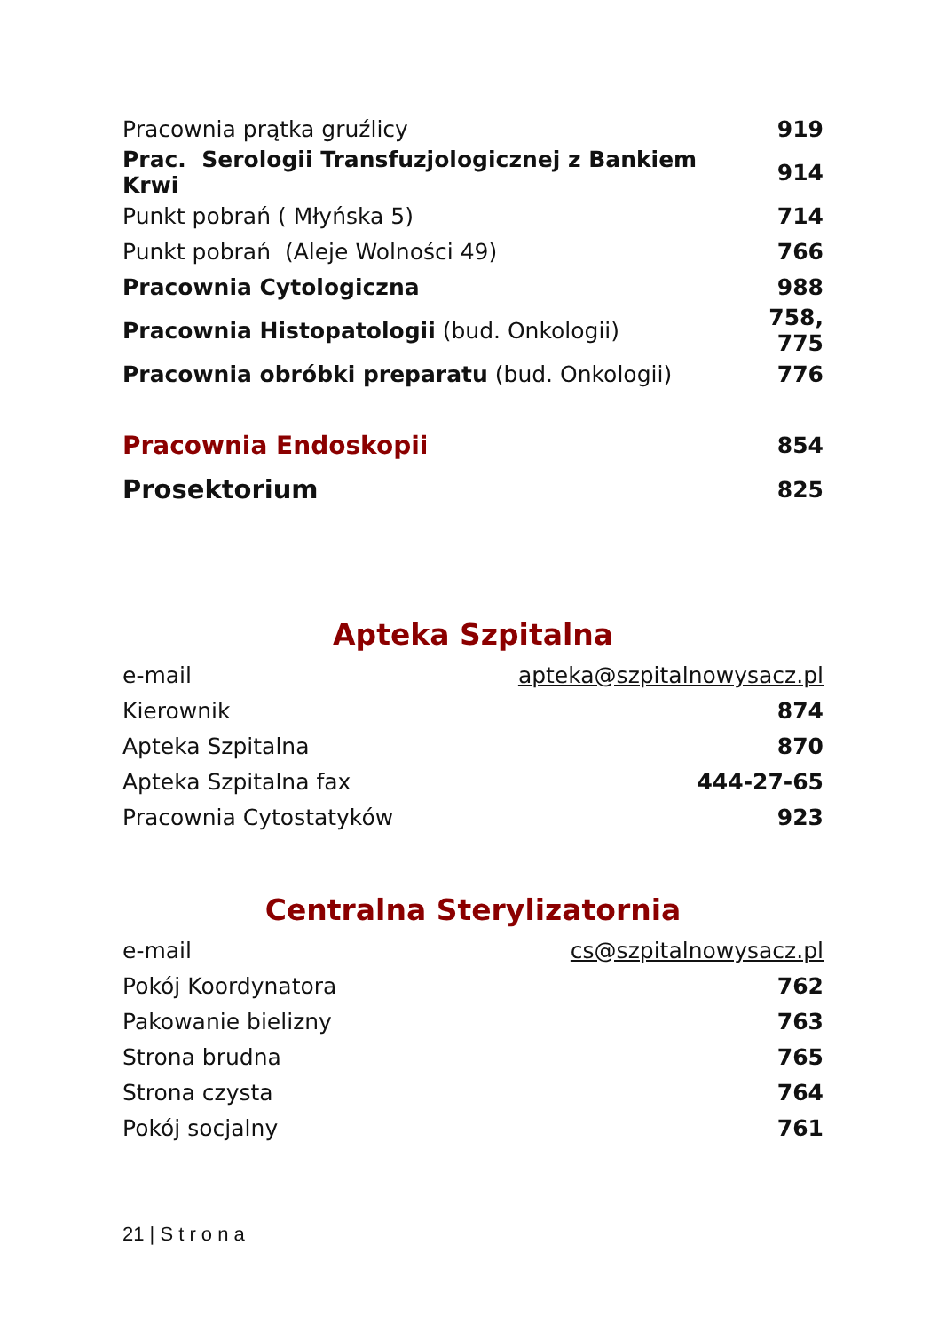| Pracownia prątka gruźlicy | 919 |
| Prac. Serologii Transfuzjologicznej z Bankiem Krwi | 914 |
| Punkt pobrań ( Młyńska 5) | 714 |
| Punkt pobrań (Aleje Wolności 49) | 766 |
| Pracownia Cytologiczna | 988 |
| Pracownia Histopatologii (bud. Onkologii) | 758, 775 |
| Pracownia obróbki preparatu (bud. Onkologii) | 776 |
| Pracownia Endoskopii | 854 |
| Prosektorium | 825 |
Apteka Szpitalna
| e-mail | apteka@szpitalnowysacz.pl |
| Kierownik | 874 |
| Apteka Szpitalna | 870 |
| Apteka Szpitalna fax | 444-27-65 |
| Pracownia Cytostatyków | 923 |
Centralna Sterylizatornia
| e-mail | cs@szpitalnowysacz.pl |
| Pokój Koordynatora | 762 |
| Pakowanie bielizny | 763 |
| Strona brudna | 765 |
| Strona czysta | 764 |
| Pokój socjalny | 761 |
21 | S t r o n a